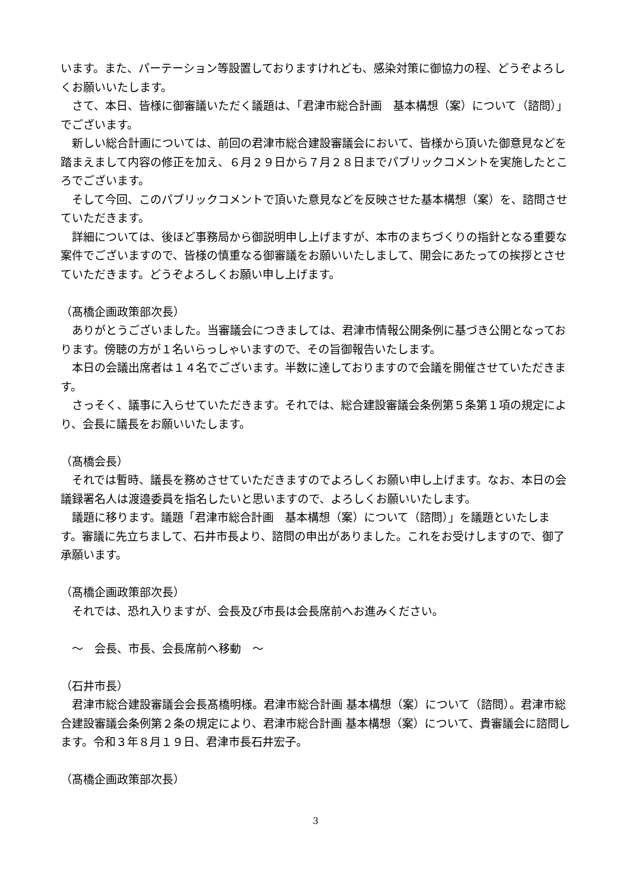います。また、パーテーション等設置しておりますけれども、感染対策に御協力の程、どうぞよろしくお願いいたします。
　さて、本日、皆様に御審議いただく議題は、「君津市総合計画　基本構想（案）について（諮問）」でございます。
　新しい総合計画については、前回の君津市総合建設審議会において、皆様から頂いた御意見などを踏まえまして内容の修正を加え、６月２９日から７月２８日までパブリックコメントを実施したところでございます。
　そして今回、このパブリックコメントで頂いた意見などを反映させた基本構想（案）を、諮問させていただきます。
　詳細については、後ほど事務局から御説明申し上げますが、本市のまちづくりの指針となる重要な案件でございますので、皆様の慎重なる御審議をお願いいたしまして、開会にあたっての挨拶とさせていただきます。どうぞよろしくお願い申し上げます。
（髙橋企画政策部次長）
　ありがとうございました。当審議会につきましては、君津市情報公開条例に基づき公開となっております。傍聴の方が１名いらっしゃいますので、その旨御報告いたします。
　本日の会議出席者は１４名でございます。半数に達しておりますので会議を開催させていただきます。
　さっそく、議事に入らせていただきます。それでは、総合建設審議会条例第５条第１項の規定により、会長に議長をお願いいたします。
（髙橋会長）
　それでは暫時、議長を務めさせていただきますのでよろしくお願い申し上げます。なお、本日の会議録署名人は渡邉委員を指名したいと思いますので、よろしくお願いいたします。
　議題に移ります。議題「君津市総合計画　基本構想（案）について（諮問）」を議題といたします。審議に先立ちまして、石井市長より、諮問の申出がありました。これをお受けしますので、御了承願います。
（髙橋企画政策部次長）
　それでは、恐れ入りますが、会長及び市長は会長席前へお進みください。
　～　会長、市長、会長席前へ移動　～
（石井市長）
　君津市総合建設審議会会長髙橋明様。君津市総合計画 基本構想（案）について（諮問）。君津市総合建設審議会条例第２条の規定により、君津市総合計画 基本構想（案）について、貴審議会に諮問します。令和３年８月１９日、君津市長石井宏子。
（髙橋企画政策部次長）
3